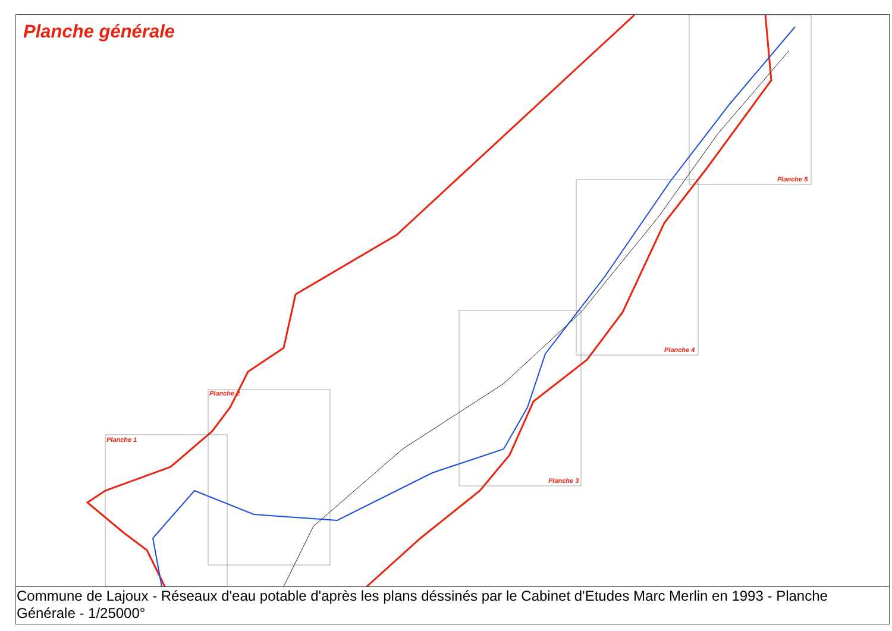Planche générale
Planche 1
Planche 2
Planche 3
Planche 4
Planche 5
Commune de Lajoux - Réseaux d'eau potable d'après les plans déssinés par le Cabinet d'Etudes Marc Merlin en 1993 - Planche Générale - 1/25000°